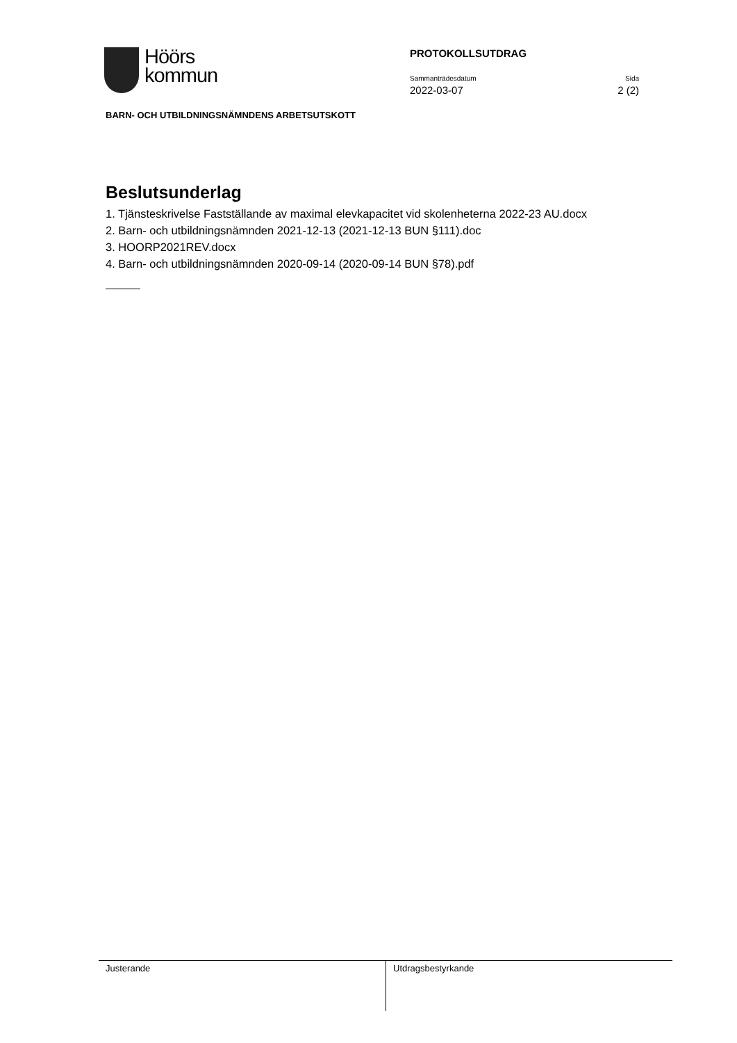Höörs
kommun
PROTOKOLLSUTDRAG
Sammanträdesdatum Sida
2022-03-07 2 (2)
BARN- OCH UTBILDNINGSNÄMNDENS ARBETSUTSKOTT
Beslutsunderlag
1. Tjänsteskrivelse Fastställande av maximal elevkapacitet vid skolenheterna 2022-23 AU.docx
2. Barn- och utbildningsnämnden 2021-12-13 (2021-12-13 BUN §111).doc
3. HOORP2021REV.docx
4. Barn- och utbildningsnämnden 2020-09-14 (2020-09-14 BUN §78).pdf
Justerande Utdragsbestyrkande